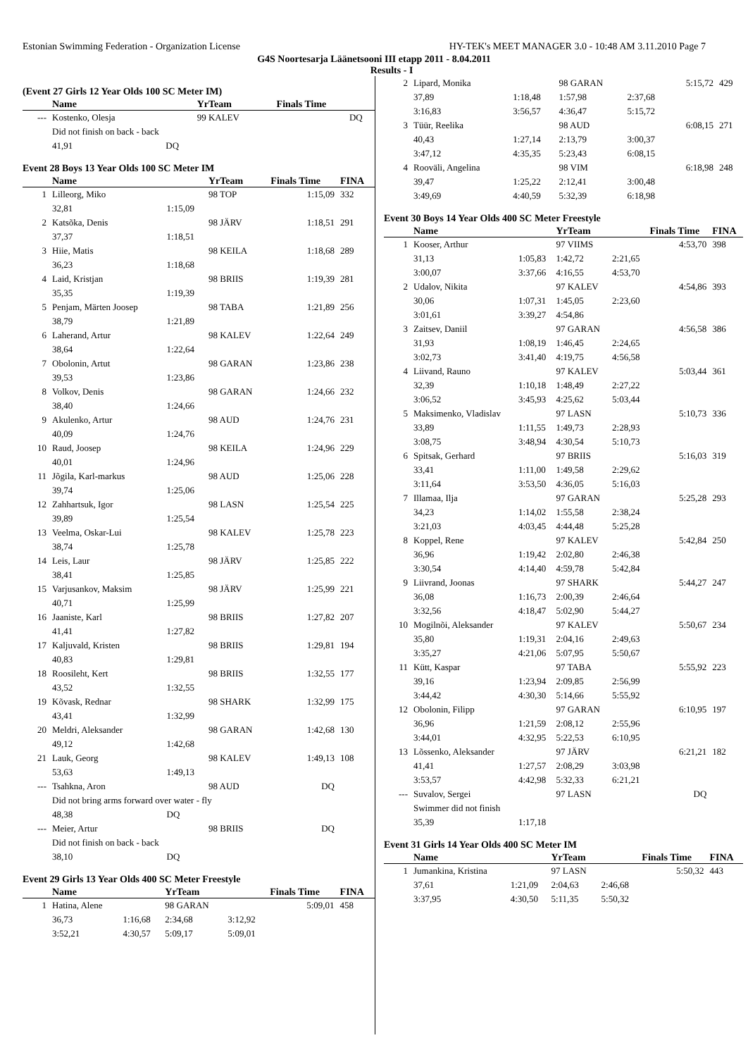Estonian Swimming Federation - Organization License HY-TEK's MEET MANAGER 3.0 - 10:48 AM 3.11.2010 Page 7
G4S Noortesarja Läänetsooni III etapp 2011 - 8.04.2011
Results - I
(Event 27 Girls 12 Year Olds 100 SC Meter IM)
| | Name | | YrTeam | Finals Time | |
| --- | --- | --- | --- | --- | --- |
| --- | Kostenko, Olesja | | 99 KALEV | DQ | |
| | Did not finish on back - back | | | | |
| | 41,91 | DQ | | | |
Event 28 Boys 13 Year Olds 100 SC Meter IM
| | Name | | YrTeam | Finals Time | FINA |
| --- | --- | --- | --- | --- | --- |
| 1 | Lilleorg, Miko | | 98 TOP | 1:15,09 | 332 |
| | 32,81 | 1:15,09 | | | |
| 2 | Katsõka, Denis | | 98 JÄRV | 1:18,51 | 291 |
| | 37,37 | 1:18,51 | | | |
| 3 | Hiie, Matis | | 98 KEILA | 1:18,68 | 289 |
| | 36,23 | 1:18,68 | | | |
| 4 | Laid, Kristjan | | 98 BRIIS | 1:19,39 | 281 |
| | 35,35 | 1:19,39 | | | |
| 5 | Penjam, Märten Joosep | | 98 TABA | 1:21,89 | 256 |
| | 38,79 | 1:21,89 | | | |
| 6 | Laherand, Artur | | 98 KALEV | 1:22,64 | 249 |
| | 38,64 | 1:22,64 | | | |
| 7 | Obolonin, Artut | | 98 GARAN | 1:23,86 | 238 |
| | 39,53 | 1:23,86 | | | |
| 8 | Volkov, Denis | | 98 GARAN | 1:24,66 | 232 |
| | 38,40 | 1:24,66 | | | |
| 9 | Akulenko, Artur | | 98 AUD | 1:24,76 | 231 |
| | 40,09 | 1:24,76 | | | |
| 10 | Raud, Joosep | | 98 KEILA | 1:24,96 | 229 |
| | 40,01 | 1:24,96 | | | |
| 11 | Jõgila, Karl-markus | | 98 AUD | 1:25,06 | 228 |
| | 39,74 | 1:25,06 | | | |
| 12 | Zahhartsuk, Igor | | 98 LASN | 1:25,54 | 225 |
| | 39,89 | 1:25,54 | | | |
| 13 | Veelma, Oskar-Lui | | 98 KALEV | 1:25,78 | 223 |
| | 38,74 | 1:25,78 | | | |
| 14 | Leis, Laur | | 98 JÄRV | 1:25,85 | 222 |
| | 38,41 | 1:25,85 | | | |
| 15 | Varjusankov, Maksim | | 98 JÄRV | 1:25,99 | 221 |
| | 40,71 | 1:25,99 | | | |
| 16 | Jaaniste, Karl | | 98 BRIIS | 1:27,82 | 207 |
| | 41,41 | 1:27,82 | | | |
| 17 | Kaljuvald, Kristen | | 98 BRIIS | 1:29,81 | 194 |
| | 40,83 | 1:29,81 | | | |
| 18 | Roosileht, Kert | | 98 BRIIS | 1:32,55 | 177 |
| | 43,52 | 1:32,55 | | | |
| 19 | Kõvask, Rednar | | 98 SHARK | 1:32,99 | 175 |
| | 43,41 | 1:32,99 | | | |
| 20 | Meldri, Aleksander | | 98 GARAN | 1:42,68 | 130 |
| | 49,12 | 1:42,68 | | | |
| 21 | Lauk, Georg | | 98 KALEV | 1:49,13 | 108 |
| | 53,63 | 1:49,13 | | | |
| --- | Tsahkna, Aron | | 98 AUD | DQ | |
| | Did not bring arms forward over water - fly | | | | |
| | 48,38 | DQ | | | |
| --- | Meier, Artur | | 98 BRIIS | DQ | |
| | Did not finish on back - back | | | | |
| | 38,10 | DQ | | | |
Event 29 Girls 13 Year Olds 400 SC Meter Freestyle
| | Name | | YrTeam | | Finals Time | FINA |
| --- | --- | --- | --- | --- | --- | --- |
| 1 | Hatina, Alene | | 98 GARAN | | 5:09,01 | 458 |
| | 36,73 | 1:16,68 | 2:34,68 | 3:12,92 | | |
| | 3:52,21 | 4:30,57 | 5:09,17 | 5:09,01 | | |
| 2 | Lipard, Monika | | 98 GARAN | | 5:15,72 | 429 |
| | 37,89 | 1:18,48 | 1:57,98 | 2:37,68 | | |
| | 3:16,83 | 3:56,57 | 4:36,47 | 5:15,72 | | |
| 3 | Tüür, Reelika | | 98 AUD | | 6:08,15 | 271 |
| | 40,43 | 1:27,14 | 2:13,79 | 3:00,37 | | |
| | 3:47,12 | 4:35,35 | 5:23,43 | 6:08,15 | | |
| 4 | Rooväli, Angelina | | 98 VIM | | 6:18,98 | 248 |
| | 39,47 | 1:25,22 | 2:12,41 | 3:00,48 | | |
| | 3:49,69 | 4:40,59 | 5:32,39 | 6:18,98 | | |
Event 30 Boys 14 Year Olds 400 SC Meter Freestyle
| | Name | | YrTeam | | Finals Time | FINA |
| --- | --- | --- | --- | --- | --- | --- |
| 1 | Kooser, Arthur | | 97 VIIMS | | 4:53,70 | 398 |
| | 31,13 | 1:05,83 | 1:42,72 | 2:21,65 | | |
| | 3:00,07 | 3:37,66 | 4:16,55 | 4:53,70 | | |
| 2 | Udalov, Nikita | | 97 KALEV | | 4:54,86 | 393 |
| | 30,06 | 1:07,31 | 1:45,05 | 2:23,60 | | |
| | 3:01,61 | 3:39,27 | 4:54,86 | | | |
| 3 | Zaitsev, Daniil | | 97 GARAN | | 4:56,58 | 386 |
| | 31,93 | 1:08,19 | 1:46,45 | 2:24,65 | | |
| | 3:02,73 | 3:41,40 | 4:19,75 | 4:56,58 | | |
| 4 | Liivand, Rauno | | 97 KALEV | | 5:03,44 | 361 |
| | 32,39 | 1:10,18 | 1:48,49 | 2:27,22 | | |
| | 3:06,52 | 3:45,93 | 4:25,62 | 5:03,44 | | |
| 5 | Maksimenko, Vladislav | | 97 LASN | | 5:10,73 | 336 |
| | 33,89 | 1:11,55 | 1:49,73 | 2:28,93 | | |
| | 3:08,75 | 3:48,94 | 4:30,54 | 5:10,73 | | |
| 6 | Spitsak, Gerhard | | 97 BRIIS | | 5:16,03 | 319 |
| | 33,41 | 1:11,00 | 1:49,58 | 2:29,62 | | |
| | 3:11,64 | 3:53,50 | 4:36,05 | 5:16,03 | | |
| 7 | Illamaa, Ilja | | 97 GARAN | | 5:25,28 | 293 |
| | 34,23 | 1:14,02 | 1:55,58 | 2:38,24 | | |
| | 3:21,03 | 4:03,45 | 4:44,48 | 5:25,28 | | |
| 8 | Koppel, Rene | | 97 KALEV | | 5:42,84 | 250 |
| | 36,96 | 1:19,42 | 2:02,80 | 2:46,38 | | |
| | 3:30,54 | 4:14,40 | 4:59,78 | 5:42,84 | | |
| 9 | Liivrand, Joonas | | 97 SHARK | | 5:44,27 | 247 |
| | 36,08 | 1:16,73 | 2:00,39 | 2:46,64 | | |
| | 3:32,56 | 4:18,47 | 5:02,90 | 5:44,27 | | |
| 10 | Mogilnõi, Aleksander | | 97 KALEV | | 5:50,67 | 234 |
| | 35,80 | 1:19,31 | 2:04,16 | 2:49,63 | | |
| | 3:35,27 | 4:21,06 | 5:07,95 | 5:50,67 | | |
| 11 | Kütt, Kaspar | | 97 TABA | | 5:55,92 | 223 |
| | 39,16 | 1:23,94 | 2:09,85 | 2:56,99 | | |
| | 3:44,42 | 4:30,30 | 5:14,66 | 5:55,92 | | |
| 12 | Obolonin, Filipp | | 97 GARAN | | 6:10,95 | 197 |
| | 36,96 | 1:21,59 | 2:08,12 | 2:55,96 | | |
| | 3:44,01 | 4:32,95 | 5:22,53 | 6:10,95 | | |
| 13 | Lõssenko, Aleksander | | 97 JÄRV | | 6:21,21 | 182 |
| | 41,41 | 1:27,57 | 2:08,29 | 3:03,98 | | |
| | 3:53,57 | 4:42,98 | 5:32,33 | 6:21,21 | | |
| --- | Suvalov, Sergei | | 97 LASN | | DQ | |
| | Swimmer did not finish | | | | | |
| | 35,39 | 1:17,18 | | | | |
Event 31 Girls 14 Year Olds 400 SC Meter IM
| | Name | | YrTeam | | Finals Time | FINA |
| --- | --- | --- | --- | --- | --- | --- |
| 1 | Jumankina, Kristina | | 97 LASN | | 5:50,32 | 443 |
| | 37,61 | 1:21,09 | 2:04,63 | 2:46,68 | | |
| | 3:37,95 | 4:30,50 | 5:11,35 | 5:50,32 | | |